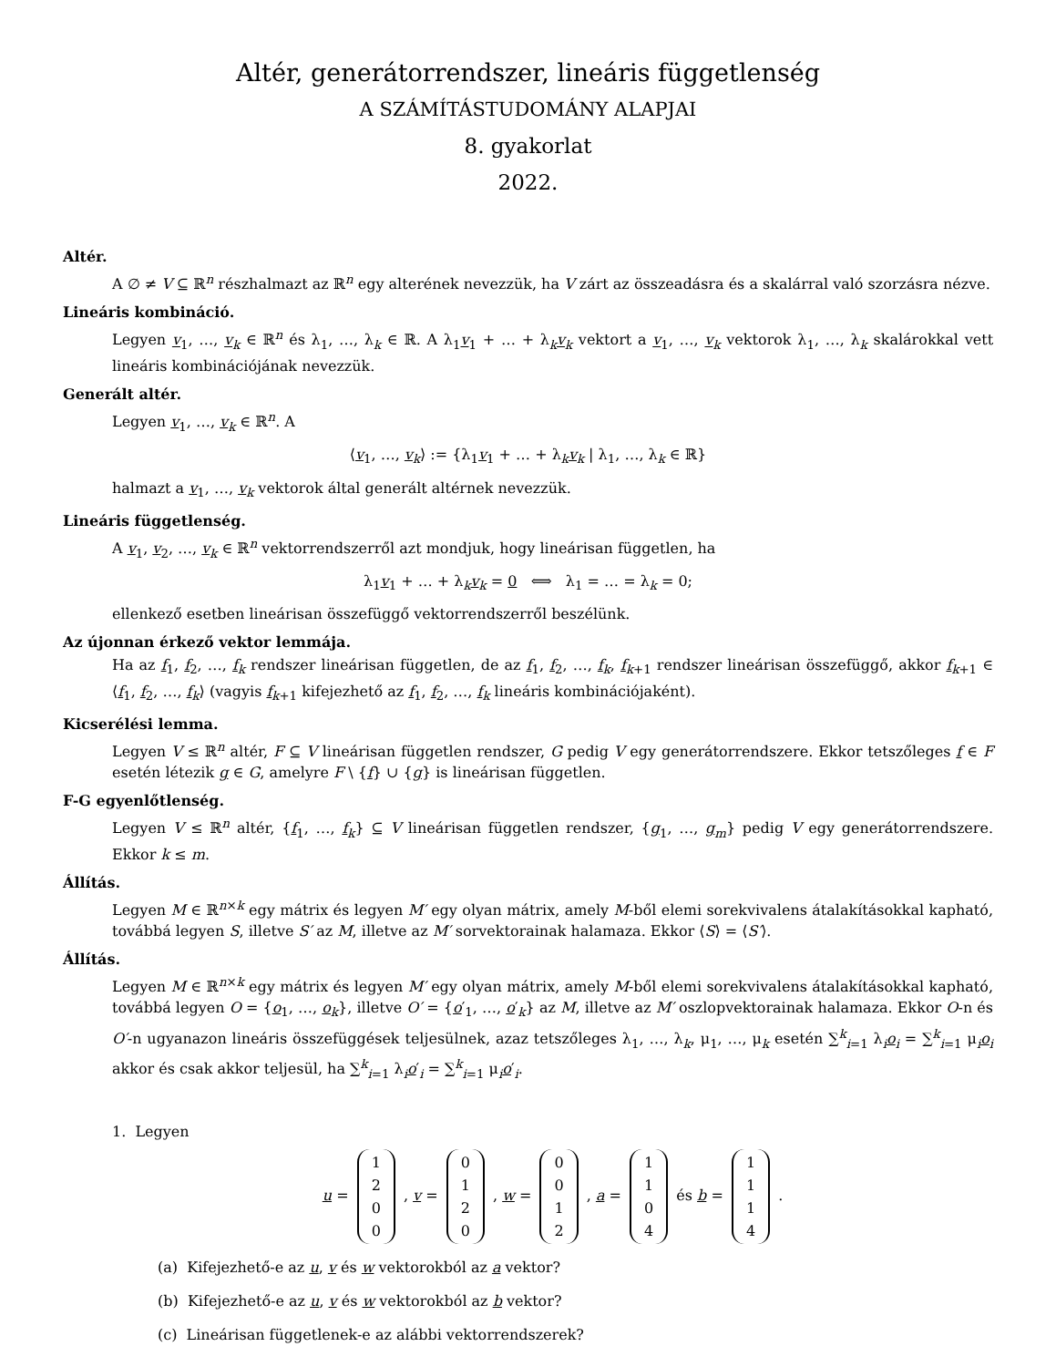Altér, generátorrendszer, lineáris függetlenség
A SZÁMÍTÁSTUDOMÁNY ALAPJAI
8. gyakorlat
2022.
Altér.
A ∅ ≠ V ⊆ ℝ<sup>n</sup> részhalmazt az ℝ<sup>n</sup> egy alterének nevezzük, ha V zárt az összeadásra és a skalárral való szorzásra nézve.
Lineáris kombináció.
Legyen v<sub>1</sub>, …, v<sub>k</sub> ∈ ℝ<sup>n</sup> és λ<sub>1</sub>, …, λ<sub>k</sub> ∈ ℝ. A λ<sub>1</sub>v<sub>1</sub> + … + λ<sub>k</sub>v<sub>k</sub> vektort a v<sub>1</sub>, …, v<sub>k</sub> vektorok λ<sub>1</sub>, …, λ<sub>k</sub> skalárokkal vett lineáris kombinációjának nevezzük.
Generált altér.
Legyen v<sub>1</sub>, …, v<sub>k</sub> ∈ ℝ<sup>n</sup>. A
⟨v<sub>1</sub>, …, v<sub>k</sub>⟩ := {λ<sub>1</sub>v<sub>1</sub> + … + λ<sub>k</sub>v<sub>k</sub> | λ<sub>1</sub>, …, λ<sub>k</sub> ∈ ℝ}
halmazt a v<sub>1</sub>, …, v<sub>k</sub> vektorok által generált altérnek nevezzük.
Lineáris függetlenség.
A v<sub>1</sub>, v<sub>2</sub>, …, v<sub>k</sub> ∈ ℝ<sup>n</sup> vektorrendszerről azt mondjuk, hogy lineárisan független, ha
λ<sub>1</sub>v<sub>1</sub> + … + λ<sub>k</sub>v<sub>k</sub> = 0 ⟺ λ<sub>1</sub> = … = λ<sub>k</sub> = 0;
ellenkező esetben lineárisan összefüggő vektorrendszerről beszélünk.
Az újonnan érkező vektor lemmája.
Ha az f<sub>1</sub>, f<sub>2</sub>, …, f<sub>k</sub> rendszer lineárisan független, de az f<sub>1</sub>, f<sub>2</sub>, …, f<sub>k</sub>, f<sub>k+1</sub> rendszer lineárisan összefüggő, akkor f<sub>k+1</sub> ∈ ⟨f<sub>1</sub>, f<sub>2</sub>, …, f<sub>k</sub>⟩ (vagyis f<sub>k+1</sub> kifejezhető az f<sub>1</sub>, f<sub>2</sub>, …, f<sub>k</sub> lineáris kombinációjaként).
Kicserélési lemma.
Legyen V ≤ ℝ<sup>n</sup> altér, F ⊆ V lineárisan független rendszer, G pedig V egy generátorrendszere. Ekkor tetszőleges f ∈ F esetén létezik g ∈ G, amelyre F \ {f} ∪ {g} is lineárisan független.
F-G egyenlőtlenség.
Legyen V ≤ ℝ<sup>n</sup> altér, {f<sub>1</sub>, …, f<sub>k</sub>} ⊆ V lineárisan független rendszer, {g<sub>1</sub>, …, g<sub>m</sub>} pedig V egy generátorrendszere. Ekkor k ≤ m.
Állítás.
Legyen M ∈ ℝ<sup>n×k</sup> egy mátrix és legyen M′ egy olyan mátrix, amely M-ből elemi sorekvivalens átalakításokkal kapható, továbbá legyen S, illetve S′ az M, illetve az M′ sorvektorainak halamaza. Ekkor ⟨S⟩ = ⟨S′⟩.
Állítás.
Legyen M ∈ ℝ<sup>n×k</sup> egy mátrix és legyen M′ egy olyan mátrix, amely M-ből elemi sorekvivalens átalakításokkal kapható, továbbá legyen O = {o<sub>1</sub>, …, o<sub>k</sub>}, illetve O′ = {o′<sub>1</sub>, …, o′<sub>k</sub>} az M, illetve az M′ oszlopvektorainak halamaza. Ekkor O-n és O′-n ugyanazon lineáris összefüggések teljesülnek, azaz tetszőleges λ<sub>1</sub>, …, λ<sub>k</sub>, μ<sub>1</sub>, …, μ<sub>k</sub> esetén ∑<sup>k</sup><sub>i=1</sub> λ<sub>i</sub>o<sub>i</sub> = ∑<sup>k</sup><sub>i=1</sub> μ<sub>i</sub>o<sub>i</sub> akkor és csak akkor teljesül, ha ∑<sup>k</sup><sub>i=1</sub> λ<sub>i</sub>o′<sub>i</sub> = ∑<sup>k</sup><sub>i=1</sub> μ<sub>i</sub>o′<sub>i</sub>.
1. Legyen
u = 1
2
0
0 , v = 0
1
2
0 , w = 0
0
1
2 , a = 1
1
0
4 és b = 1
1
1
4 .
(a) Kifejezhető-e az u, v és w vektorokból az a vektor?
(b) Kifejezhető-e az u, v és w vektorokból az b vektor?
(c) Lineárisan függetlenek-e az alábbi vektorrendszerek?